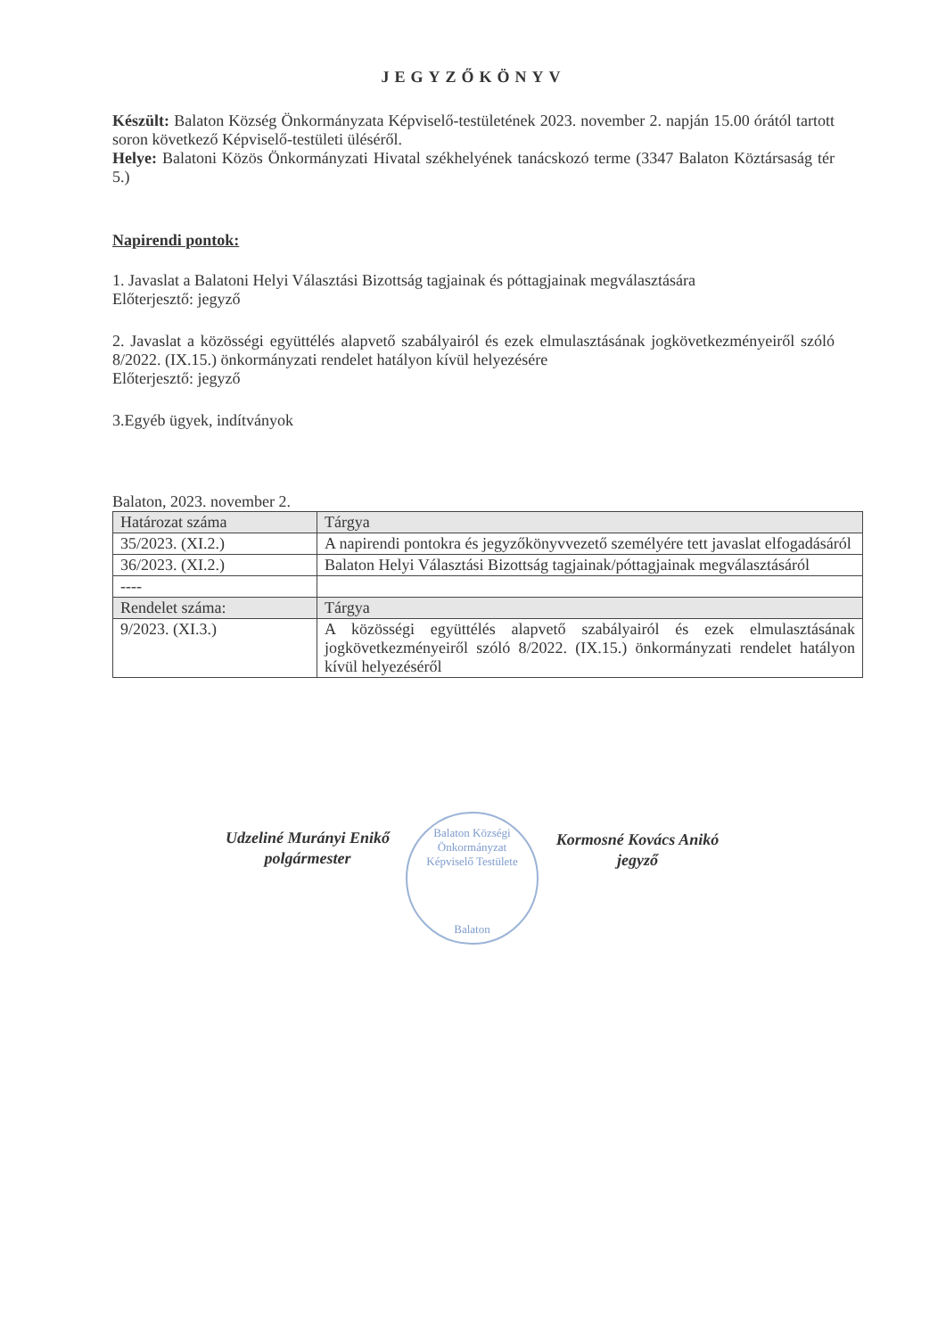JEGYZŐKÖNYV
Készült: Balaton Község Önkormányzata Képviselő-testületének 2023. november 2. napján 15.00 órától tartott soron következő Képviselő-testületi üléséről.
Helye: Balatoni Közös Önkormányzati Hivatal székhelyének tanácskozó terme (3347 Balaton Köztársaság tér 5.)
Napirendi pontok:
1. Javaslat a Balatoni Helyi Választási Bizottság tagjainak és póttagjainak megválasztására
Előterjesztő: jegyző
2. Javaslat a közösségi együttélés alapvető szabályairól és ezek elmulasztásának jogkövetkezményeiről szóló 8/2022. (IX.15.) önkormányzati rendelet hatályon kívül helyezésére
Előterjesztő: jegyző
3.Egyéb ügyek, indítványok
Balaton, 2023. november 2.
| Határozat száma | Tárgya |
| --- | --- |
| 35/2023. (XI.2.) | A napirendi pontokra és jegyzőkönyvvezető személyére tett javaslat elfogadásáról |
| 36/2023. (XI.2.) | Balaton Helyi Választási Bizottság tagjainak/póttagjainak megválasztásáról |
| ---- | |
| Rendelet száma: | Tárgya |
| 9/2023. (XI.3.) | A közösségi együttélés alapvető szabályairól és ezek elmulasztásának jogkövetkezményeiről szóló 8/2022. (IX.15.) önkormányzati rendelet hatályon kívül helyezéséről |
Udzeliné Murányi Enikő
polgármester
Balaton Községi Önkormányzat
Képviselő Testülete
Balaton
Kormosné Kovács Anikó
jegyző